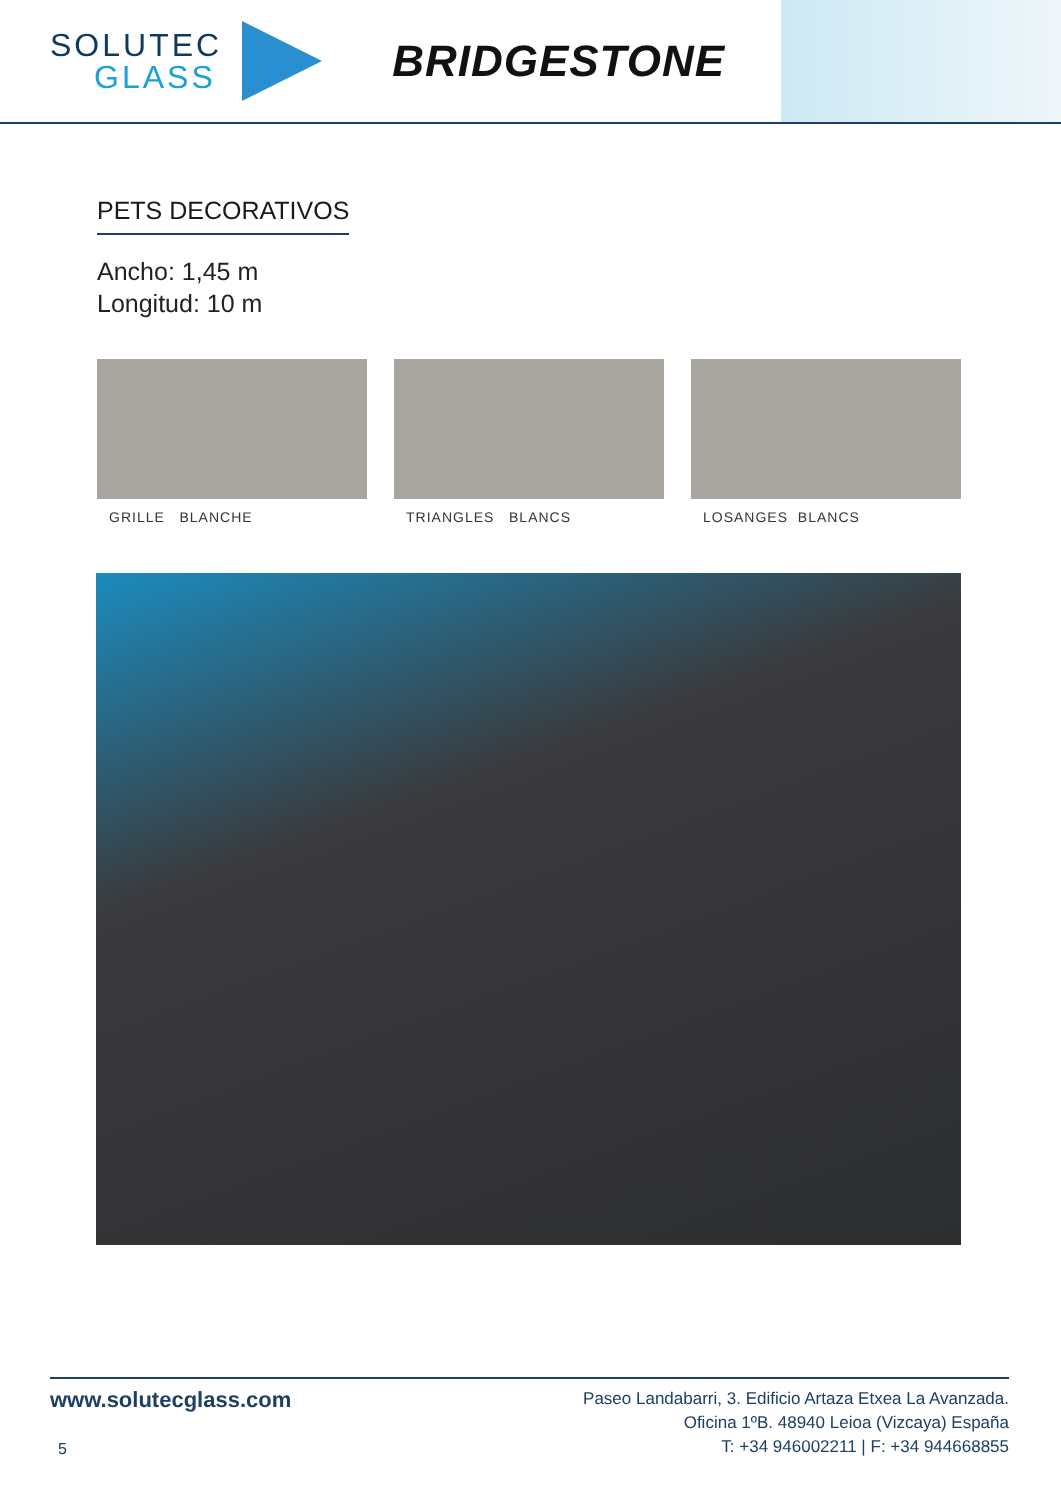SOLUTEC
GLASS
BRIDGESTONE
PETS DECORATIVOS
Ancho: 1,45 m
Longitud: 10 m
GRILLE BLANCHE TRIANGLES BLANCS LOSANGES BLANCS
www.solutecglass.com
Paseo Landabarri, 3. Edificio Artaza Etxea La Avanzada.
Oficina 1ºB. 48940 Leioa (Vizcaya) España
T: +34 946002211 | F: +34 944668855
5